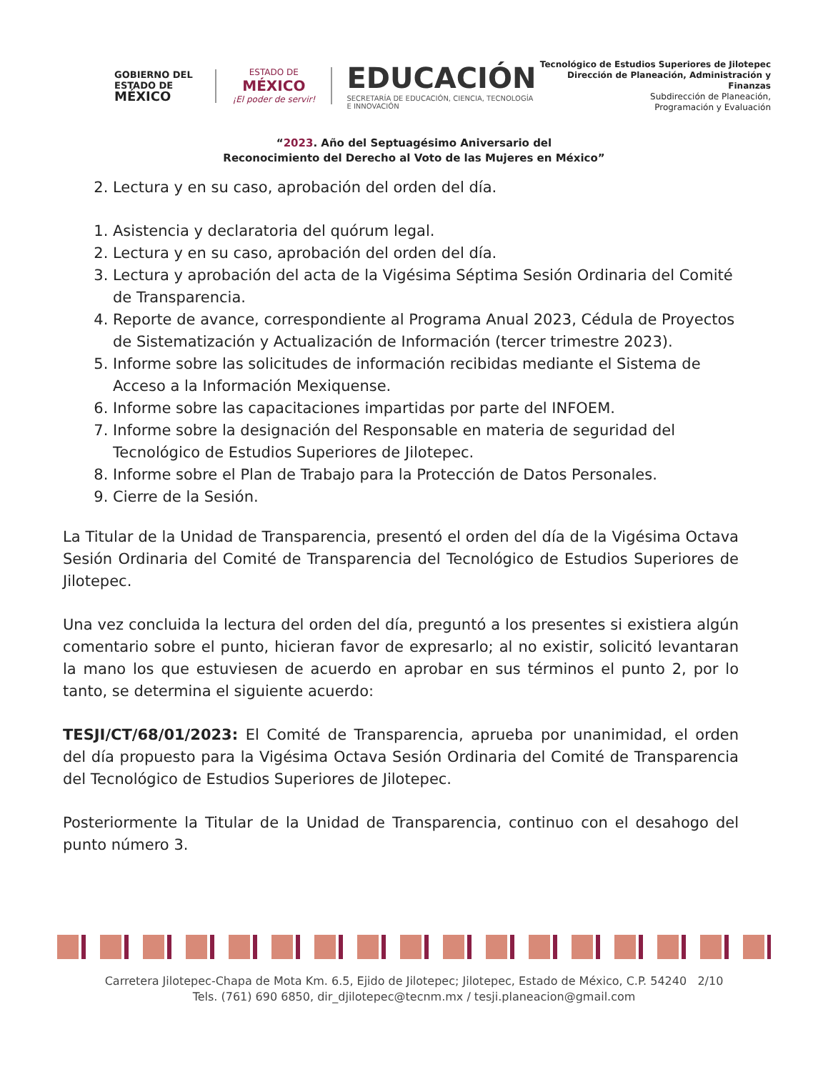GOBIERNO DEL
ESTADO DE
MÉXICO
ESTADO DE
MÉXICO
¡El poder de servir!
EDUCACIÓN
SECRETARÍA DE EDUCACIÓN, CIENCIA, TECNOLOGÍA E INNOVACIÓN
Tecnológico de Estudios Superiores de Jilotepec
Dirección de Planeación, Administración y Finanzas
Subdirección de Planeación,
Programación y Evaluación
“2023. Año del Septuagésimo Aniversario del
Reconocimiento del Derecho al Voto de las Mujeres en México”
2. Lectura y en su caso, aprobación del orden del día.
1. Asistencia y declaratoria del quórum legal.
2. Lectura y en su caso, aprobación del orden del día.
3. Lectura y aprobación del acta de la Vigésima Séptima Sesión Ordinaria del Comité de Transparencia.
4. Reporte de avance, correspondiente al Programa Anual 2023, Cédula de Proyectos de Sistematización y Actualización de Información (tercer trimestre 2023).
5. Informe sobre las solicitudes de información recibidas mediante el Sistema de Acceso a la Información Mexiquense.
6. Informe sobre las capacitaciones impartidas por parte del INFOEM.
7. Informe sobre la designación del Responsable en materia de seguridad del Tecnológico de Estudios Superiores de Jilotepec.
8. Informe sobre el Plan de Trabajo para la Protección de Datos Personales.
9. Cierre de la Sesión.
La Titular de la Unidad de Transparencia, presentó el orden del día de la Vigésima Octava Sesión Ordinaria del Comité de Transparencia del Tecnológico de Estudios Superiores de Jilotepec.
Una vez concluida la lectura del orden del día, preguntó a los presentes si existiera algún comentario sobre el punto, hicieran favor de expresarlo; al no existir, solicitó levantaran la mano los que estuviesen de acuerdo en aprobar en sus términos el punto 2, por lo tanto, se determina el siguiente acuerdo:
TESJI/CT/68/01/2023: El Comité de Transparencia, aprueba por unanimidad, el orden del día propuesto para la Vigésima Octava Sesión Ordinaria del Comité de Transparencia del Tecnológico de Estudios Superiores de Jilotepec.
Posteriormente la Titular de la Unidad de Transparencia, continuo con el desahogo del punto número 3.
Carretera Jilotepec-Chapa de Mota Km. 6.5, Ejido de Jilotepec; Jilotepec, Estado de México, C.P. 54240 2/10
Tels. (761) 690 6850, dir_djilotepec@tecnm.mx / tesji.planeacion@gmail.com